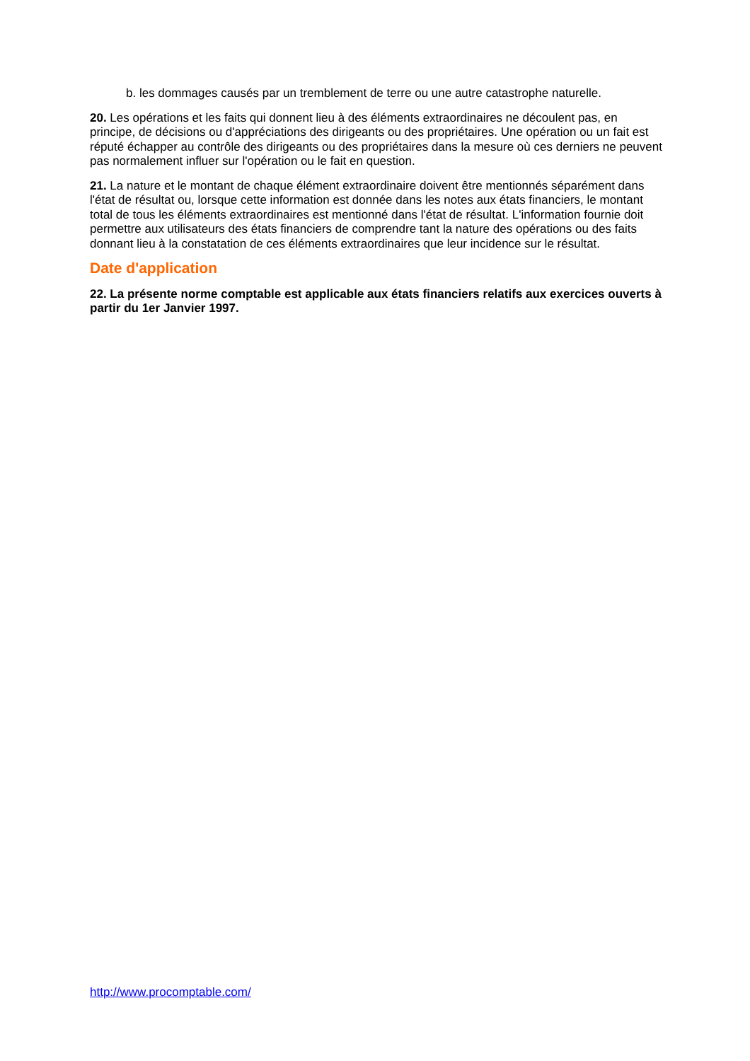b. les dommages causés par un tremblement de terre ou une autre catastrophe naturelle.
20. Les opérations et les faits qui donnent lieu à des éléments extraordinaires ne découlent pas, en principe, de décisions ou d'appréciations des dirigeants ou des propriétaires. Une opération ou un fait est réputé échapper au contrôle des dirigeants ou des propriétaires dans la mesure où ces derniers ne peuvent pas normalement influer sur l'opération ou le fait en question.
21. La nature et le montant de chaque élément extraordinaire doivent être mentionnés séparément dans l'état de résultat ou, lorsque cette information est donnée dans les notes aux états financiers, le montant total de tous les éléments extraordinaires est mentionné dans l'état de résultat. L'information fournie doit permettre aux utilisateurs des états financiers de comprendre tant la nature des opérations ou des faits donnant lieu à la constatation de ces éléments extraordinaires que leur incidence sur le résultat.
Date d'application
22. La présente norme comptable est applicable aux états financiers relatifs aux exercices ouverts à partir du 1er Janvier 1997.
http://www.procomptable.com/